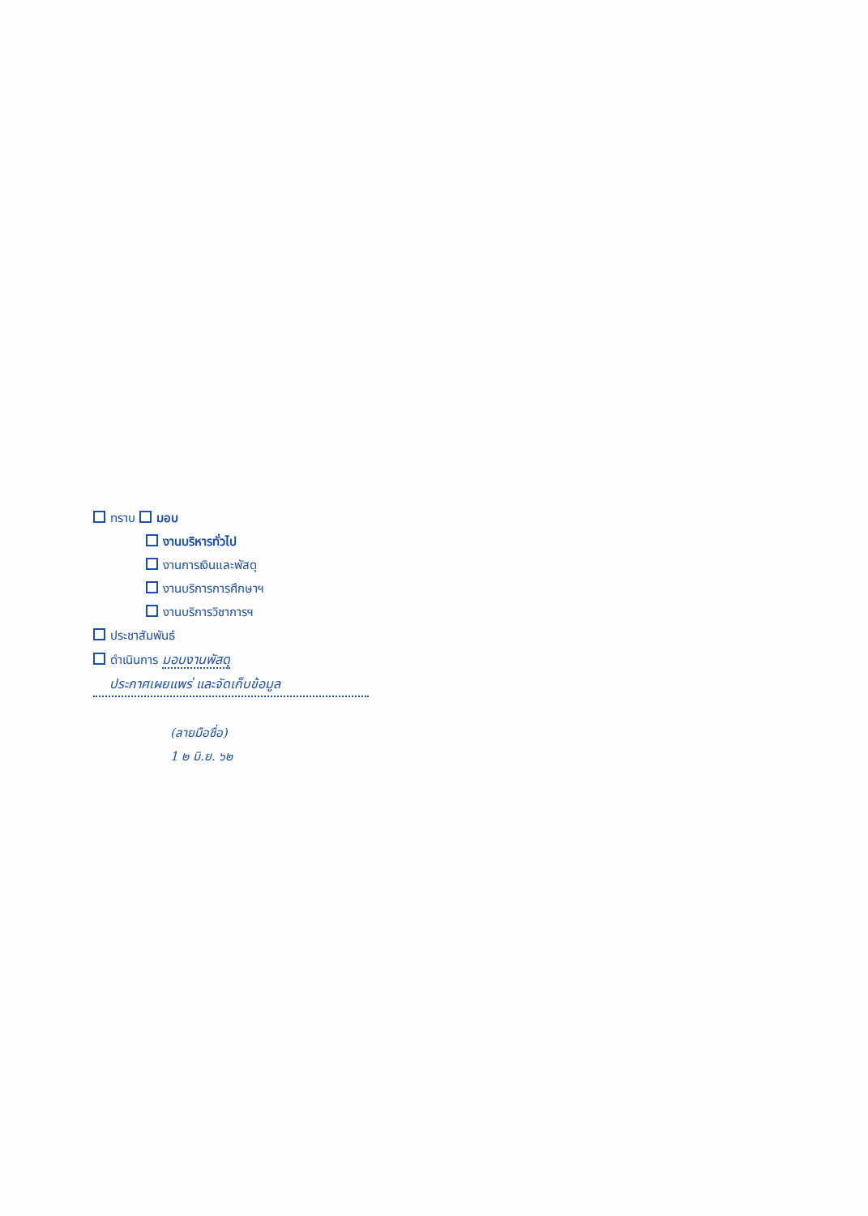ทราบ มอบ
งานบริหารทั่วไป
งานการเงินและพัสดุ
งานบริการการศึกษาฯ
งานบริการวิชาการฯ
ประชาสัมพันธ์
ดำเนินการ มอบงานพัสดุ
ประกาศเผยแพร่ และจัดเก็บข้อมูล
(ลายมือชื่อ)
1 ๒ มิ.ย. ๖๒